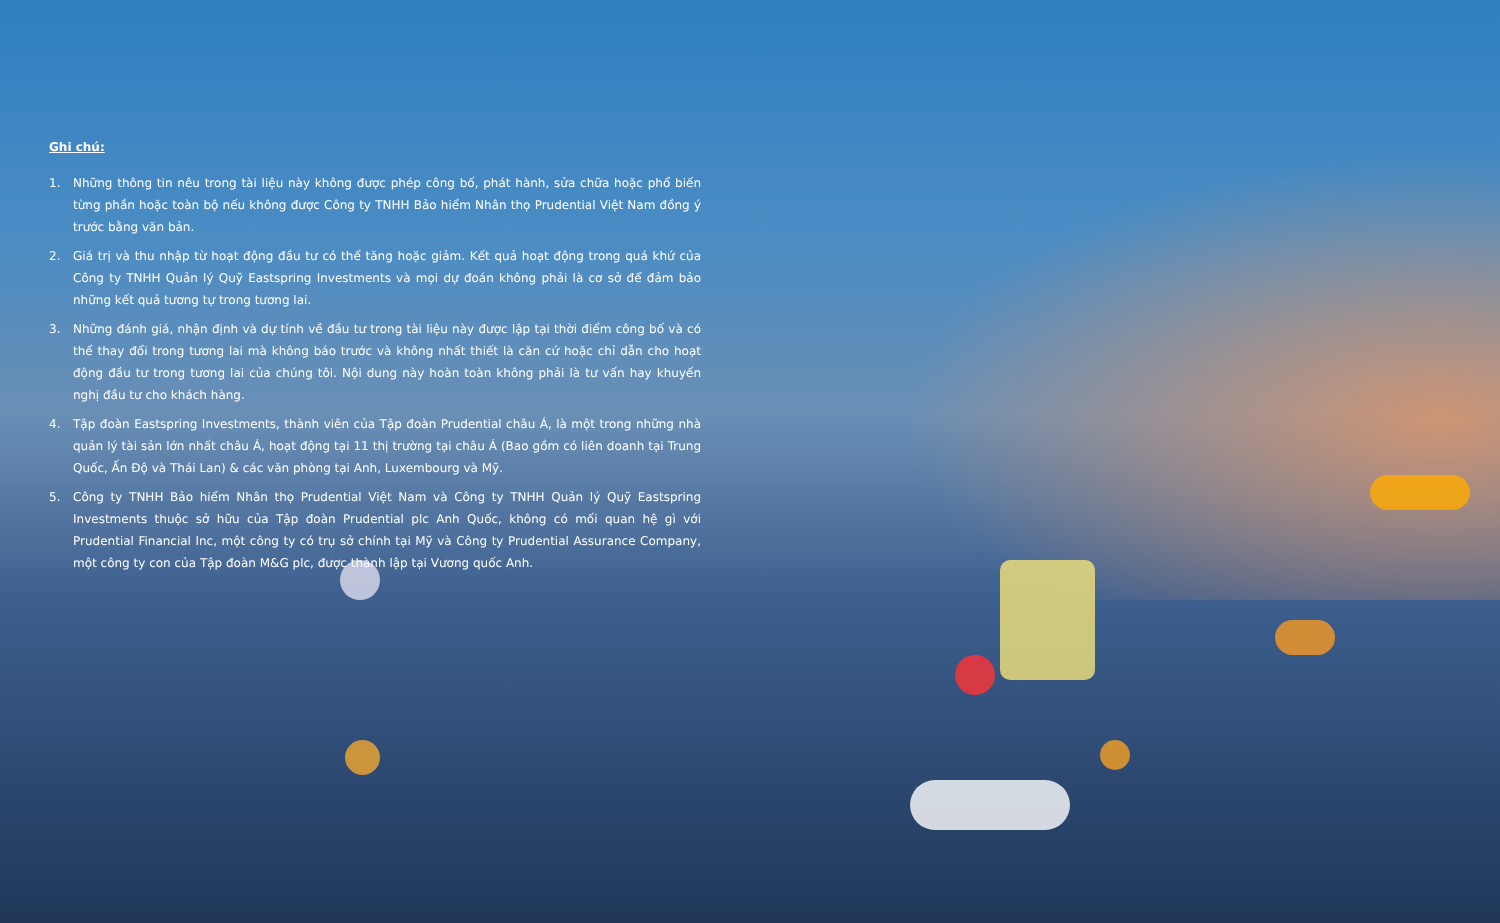Ghi chú:
1. Những thông tin nêu trong tài liệu này không được phép công bố, phát hành, sửa chữa hoặc phổ biến từng phần hoặc toàn bộ nếu không được Công ty TNHH Bảo hiểm Nhân thọ Prudential Việt Nam đồng ý trước bằng văn bản.
2. Giá trị và thu nhập từ hoạt động đầu tư có thể tăng hoặc giảm. Kết quả hoạt động trong quá khứ của Công ty TNHH Quản lý Quỹ Eastspring Investments và mọi dự đoán không phải là cơ sở để đảm bảo những kết quả tương tự trong tương lai.
3. Những đánh giá, nhận định và dự tính về đầu tư trong tài liệu này được lập tại thời điểm công bố và có thể thay đổi trong tương lai mà không báo trước và không nhất thiết là căn cứ hoặc chỉ dẫn cho hoạt động đầu tư trong tương lai của chúng tôi. Nội dung này hoàn toàn không phải là tư vấn hay khuyến nghị đầu tư cho khách hàng.
4. Tập đoàn Eastspring Investments, thành viên của Tập đoàn Prudential châu Á, là một trong những nhà quản lý tài sản lớn nhất châu Á, hoạt động tại 11 thị trường tại châu Á (Bao gồm có liên doanh tại Trung Quốc, Ấn Độ và Thái Lan) & các văn phòng tại Anh, Luxembourg và Mỹ.
5. Công ty TNHH Bảo hiểm Nhân thọ Prudential Việt Nam và Công ty TNHH Quản lý Quỹ Eastspring Investments thuộc sở hữu của Tập đoàn Prudential plc Anh Quốc, không có mối quan hệ gì với Prudential Financial Inc, một công ty có trụ sở chính tại Mỹ và Công ty Prudential Assurance Company, một công ty con của Tập đoàn M&G plc, được thành lập tại Vương quốc Anh.